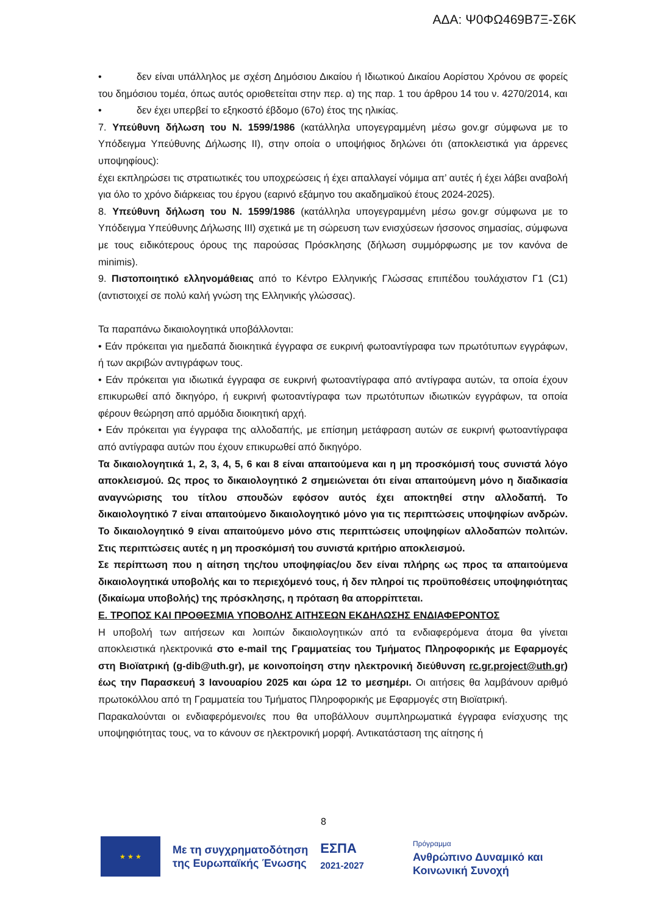ΑΔΑ: Ψ0ΦΩ469Β7Ξ-Σ6Κ
• δεν είναι υπάλληλος με σχέση Δημόσιου Δικαίου ή Ιδιωτικού Δικαίου Αορίστου Χρόνου σε φορείς του δημόσιου τομέα, όπως αυτός οριοθετείται στην περ. α) της παρ. 1 του άρθρου 14 του ν. 4270/2014, και
• δεν έχει υπερβεί το εξηκοστό έβδομο (67ο) έτος της ηλικίας.
7. Υπεύθυνη δήλωση του Ν. 1599/1986 (κατάλληλα υπογεγραμμένη μέσω gov.gr σύμφωνα με το Υπόδειγμα Υπεύθυνης Δήλωσης ΙΙ), στην οποία ο υποψήφιος δηλώνει ότι (αποκλειστικά για άρρενες υποψηφίους):
έχει εκπληρώσει τις στρατιωτικές του υποχρεώσεις ή έχει απαλλαγεί νόμιμα απ’ αυτές ή έχει λάβει αναβολή για όλο το χρόνο διάρκειας του έργου (εαρινό εξάμηνο του ακαδημαϊκού έτους 2024-2025).
8. Υπεύθυνη δήλωση του Ν. 1599/1986 (κατάλληλα υπογεγραμμένη μέσω gov.gr σύμφωνα με το Υπόδειγμα Υπεύθυνης Δήλωσης ΙΙΙ) σχετικά με τη σώρευση των ενισχύσεων ήσσονος σημασίας, σύμφωνα με τους ειδικότερους όρους της παρούσας Πρόσκλησης (δήλωση συμμόρφωσης με τον κανόνα de minimis).
9. Πιστοποιητικό ελληνομάθειας από το Κέντρο Ελληνικής Γλώσσας επιπέδου τουλάχιστον Γ1 (C1) (αντιστοιχεί σε πολύ καλή γνώση της Ελληνικής γλώσσας).
Τα παραπάνω δικαιολογητικά υποβάλλονται:
• Εάν πρόκειται για ημεδαπά διοικητικά έγγραφα σε ευκρινή φωτοαντίγραφα των πρωτότυπων εγγράφων, ή των ακριβών αντιγράφων τους.
• Εάν πρόκειται για ιδιωτικά έγγραφα σε ευκρινή φωτοαντίγραφα από αντίγραφα αυτών, τα οποία έχουν επικυρωθεί από δικηγόρο, ή ευκρινή φωτοαντίγραφα των πρωτότυπων ιδιωτικών εγγράφων, τα οποία φέρουν θεώρηση από αρμόδια διοικητική αρχή.
• Εάν πρόκειται για έγγραφα της αλλοδαπής, με επίσημη μετάφραση αυτών σε ευκρινή φωτοαντίγραφα από αντίγραφα αυτών που έχουν επικυρωθεί από δικηγόρο.
Τα δικαιολογητικά 1, 2, 3, 4, 5, 6 και 8 είναι απαιτούμενα και η μη προσκόμισή τους συνιστά λόγο αποκλεισμού. Ως προς το δικαιολογητικό 2 σημειώνεται ότι είναι απαιτούμενη μόνο η διαδικασία αναγνώρισης του τίτλου σπουδών εφόσον αυτός έχει αποκτηθεί στην αλλοδαπή. Το δικαιολογητικό 7 είναι απαιτούμενο δικαιολογητικό μόνο για τις περιπτώσεις υποψηφίων ανδρών. Το δικαιολογητικό 9 είναι απαιτούμενο μόνο στις περιπτώσεις υποψηφίων αλλοδαπών πολιτών. Στις περιπτώσεις αυτές η μη προσκόμισή του συνιστά κριτήριο αποκλεισμού.
Σε περίπτωση που η αίτηση της/του υποψηφίας/ου δεν είναι πλήρης ως προς τα απαιτούμενα δικαιολογητικά υποβολής και το περιεχόμενό τους, ή δεν πληροί τις προϋποθέσεις υποψηφιότητας (δικαίωμα υποβολής) της πρόσκλησης, η πρόταση θα απορρίπτεται.
Ε. ΤΡΟΠΟΣ ΚΑΙ ΠΡΟΘΕΣΜΙΑ ΥΠΟΒΟΛΗΣ ΑΙΤΗΣΕΩΝ ΕΚΔΗΛΩΣΗΣ ΕΝΔΙΑΦΕΡΟΝΤΟΣ
Η υποβολή των αιτήσεων και λοιπών δικαιολογητικών από τα ενδιαφερόμενα άτομα θα γίνεται αποκλειστικά ηλεκτρονικά στο e-mail της Γραμματείας του Τμήματος Πληροφορικής με Εφαρμογές στη Βιοϊατρική (g-dib@uth.gr), με κοινοποίηση στην ηλεκτρονική διεύθυνση rc.gr.project@uth.gr) έως την Παρασκευή 3 Ιανουαρίου 2025 και ώρα 12 το μεσημέρι. Οι αιτήσεις θα λαμβάνουν αριθμό πρωτοκόλλου από τη Γραμματεία του Τμήματος Πληροφορικής με Εφαρμογές στη Βιοϊατρική.
Παρακαλούνται οι ενδιαφερόμενοι/ες που θα υποβάλλουν συμπληρωματικά έγγραφα ενίσχυσης της υποψηφιότητας τους, να το κάνουν σε ηλεκτρονική μορφή. Αντικατάσταση της αίτησης ή
8
★ ★ ★
Με τη συγχρηματοδότηση
της Ευρωπαϊκής Ένωσης
ΕΣΠΑ
2021-2027
Πρόγραμμα
Ανθρώπινο Δυναμικό και
Κοινωνική Συνοχή